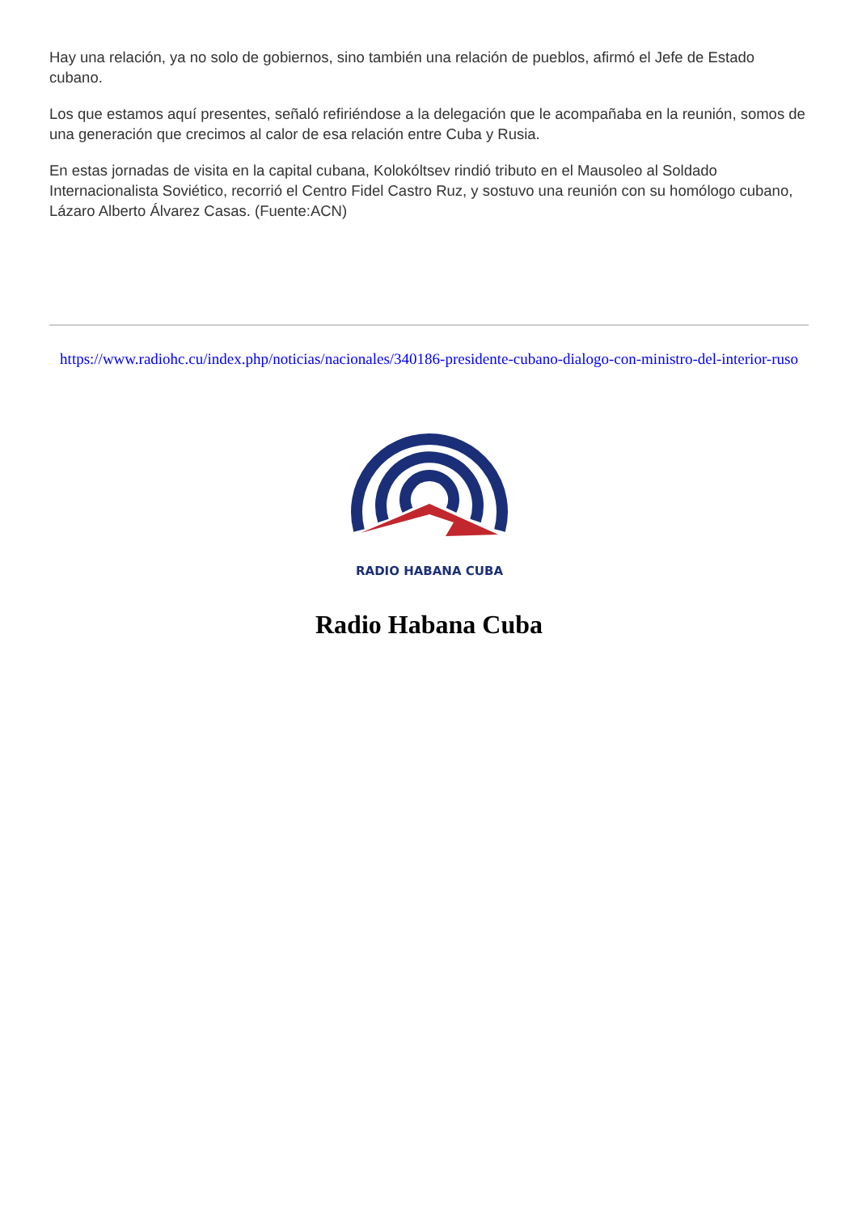Hay una relación, ya no solo de gobiernos, sino también una relación de pueblos, afirmó el Jefe de Estado cubano.
Los que estamos aquí presentes, señaló refiriéndose a la delegación que le acompañaba en la reunión, somos de una generación que crecimos al calor de esa relación entre Cuba y Rusia.
En estas jornadas de visita en la capital cubana, Kolokóltsev rindió tributo en el Mausoleo al Soldado Internacionalista Soviético, recorrió el Centro Fidel Castro Ruz, y sostuvo una reunión con su homólogo cubano, Lázaro Alberto Álvarez Casas. (Fuente:ACN)
https://www.radiohc.cu/index.php/noticias/nacionales/340186-presidente-cubano-dialogo-con-ministro-del-interior-ruso
RADIO HABANA CUBA
Radio Habana Cuba